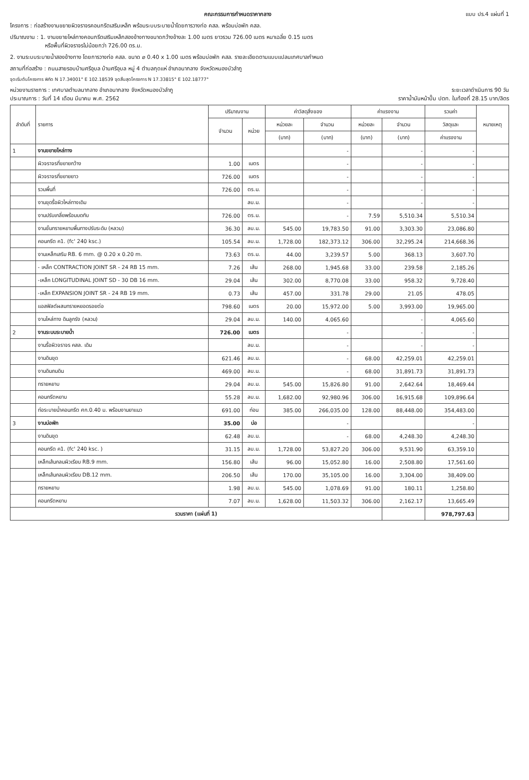คณะกรรมการกำหนดราคากลาง แบบ ปร.4 แผ่นที่ 1
โครงการ : ก่อสร้างงานขยายผิวจราจรคอนกรีตเสริมเหล็ก พร้อมระบบระบายน้ำโดยการวางท่อ คสล. พร้อมบ่อพัก คสล.
ปริมาณงาน : 1. งานขยายไหล่ทางคอนกรีตเสริมเหล็กสองข้างทางขนาดกว้างข้างละ 1.00 เมตร ยาวรวม 726.00 เมตร หนาเฉลี่ย 0.15 เมตร
หรือพื้นที่ผิวจราจรไม่น้อยกว่า 726.00 ตร.ม.
2. งานระบบระบายน้ำสองข้างทาง โดยการวางท่อ คสล. ขนาด ⌀ 0.40 x 1.00 เมตร พร้อมบ่อพัก คสล. รายละเอียดตามแบบแปลนเทศบาลกำหนด
สถานที่ก่อสร้าง : ถนนสายรอบบ้านศรีอุบล บ้านศรีอุบล หมู่ 4 ตำบลกุดแห่ อำเภอนากลาง จังหวัดหนองบัวลำภู
จุดเริ่มต้นโครงการ พิกัด N 17.34001° E 102.18539 จุดสิ้นสุดโครงการ N 17.33815° E 102.18777°
หน่วยงานราชการ : เทศบาลตำบลนากลาง อำเภอนากลาง จังหวัดหนองบัวลำภู ระยะเวลาดำเนินการ 90 วัน
ประมาณการ : วันที่ 14 เดือน มีนาคม พ.ศ. 2562 ราคาน้ำมันหน้าปั๊ม ปตท. ในท้องที่ 28.15 บาท/ลิตร
| ลำดับที่ | รายการ | ปริมาณงาน | | ค่าวัสดุสิ่งของ | | ค่าแรงงาน | | รวมค่า | หมายเหตุ |
| --- | --- | --- | --- | --- | --- | --- | --- | --- | --- |
| | | จำนวน | หน่วย | หน่วยละ | จำนวน | หน่วยละ | จำนวน | วัสดุและ | |
| | | | | (บาท) | (บาท) | (บาท) | (บาท) | ค่าแรงงาน | |
| 1 | งานขยายไหล่ทาง | | | | - | | - | - | |
| | ผิวจราจรที่ขยายกว้าง | 1.00 | เมตร | | - | | - | - | |
| | ผิวจราจรที่ขยายยาว | 726.00 | เมตร | | - | | - | - | |
| | รวมพื้นที่ | 726.00 | ตร.ม. | | - | | - | - | |
| | งานขุดรื้อผิวไหล่ทางเดิม | | ลบ.ม. | | - | | - | - | |
| | งานปรับเกลี่ยพร้อมบดทับ | 726.00 | ตร.ม. | | - | 7.59 | 5,510.34 | 5,510.34 | |
| | งานชั้นทรายหยาบพื้นทางปรับระดับ (หลวม) | 36.30 | ลบ.ม. | 545.00 | 19,783.50 | 91.00 | 3,303.30 | 23,086.80 | |
| | คอนกรีต ค1. (fc' 240 ksc.) | 105.54 | ลบ.ม. | 1,728.00 | 182,373.12 | 306.00 | 32,295.24 | 214,668.36 | |
| | งานเหล็กเสริม RB. 6 mm. @ 0.20 x 0.20 m. | 73.63 | ตร.ม. | 44.00 | 3,239.57 | 5.00 | 368.13 | 3,607.70 | |
| | - เหล็ก CONTRACTION JOINT SR - 24 RB 15 mm. | 7.26 | เส้น | 268.00 | 1,945.68 | 33.00 | 239.58 | 2,185.26 | |
| | -เหล็ก LONGITUDINAL JOINT SD - 30 DB 16 mm. | 29.04 | เส้น | 302.00 | 8,770.08 | 33.00 | 958.32 | 9,728.40 | |
| | -เหล็ก EXPANSION JOINT SR - 24 RB 19 mm. | 0.73 | เส้น | 457.00 | 331.78 | 29.00 | 21.05 | 478.05 | |
| | แอสฟัลต์ผสมทรายหยอดรอยต่อ | 798.60 | เมตร | 20.00 | 15,972.00 | 5.00 | 3,993.00 | 19,965.00 | |
| | งานไหล่ทาง ดินลูกรัง (หลวม) | 29.04 | ลบ.ม. | 140.00 | 4,065.60 | | - | 4,065.60 | |
| 2 | งานระบบระบายน้ำ | 726.00 | เมตร | | - | | - | - | |
| | งานรื้อผิวจราจร คสล. เดิม | | ลบ.ม. | | - | | - | - | |
| | งานดินขุด | 621.46 | ลบ.ม. | | - | 68.00 | 42,259.01 | 42,259.01 | |
| | งานดินถมดิน | 469.00 | ลบ.ม. | | - | 68.00 | 31,891.73 | 31,891.73 | |
| | ทรายหยาบ | 29.04 | ลบ.ม. | 545.00 | 15,826.80 | 91.00 | 2,642.64 | 18,469.44 | |
| | คอนกรีตหยาบ | 55.28 | ลบ.ม. | 1,682.00 | 92,980.96 | 306.00 | 16,915.68 | 109,896.64 | |
| | ท่อระบายน้ำคอนกรีต ศก.0.40 ม. พร้อมงานยาแนว | 691.00 | ท่อน | 385.00 | 266,035.00 | 128.00 | 88,448.00 | 354,483.00 | |
| 3 | งานบ่อพัก | 35.00 | บ่อ | | - | | | - | |
| | งานดินขุด | 62.48 | ลบ.ม. | | - | 68.00 | 4,248.30 | 4,248.30 | |
| | คอนกรีต ค1. (fc' 240 ksc. ) | 31.15 | ลบ.ม. | 1,728.00 | 53,827.20 | 306.00 | 9,531.90 | 63,359.10 | |
| | เหล็กเส้นกลมผิวเรียบ RB.9 mm. | 156.80 | เส้น | 96.00 | 15,052.80 | 16.00 | 2,508.80 | 17,561.60 | |
| | เหล็กเส้นกลมผิวเรียบ DB.12 mm. | 206.50 | เส้น | 170.00 | 35,105.00 | 16.00 | 3,304.00 | 38,409.00 | |
| | ทรายหยาบ | 1.98 | ลบ.ม. | 545.00 | 1,078.69 | 91.00 | 180.11 | 1,258.80 | |
| | คอนกรีตหยาบ | 7.07 | ลบ.ม. | 1,628.00 | 11,503.32 | 306.00 | 2,162.17 | 13,665.49 | |
| รวมราคา (แผ่นที่ 1) | | | | | | | | 978,797.63 | |